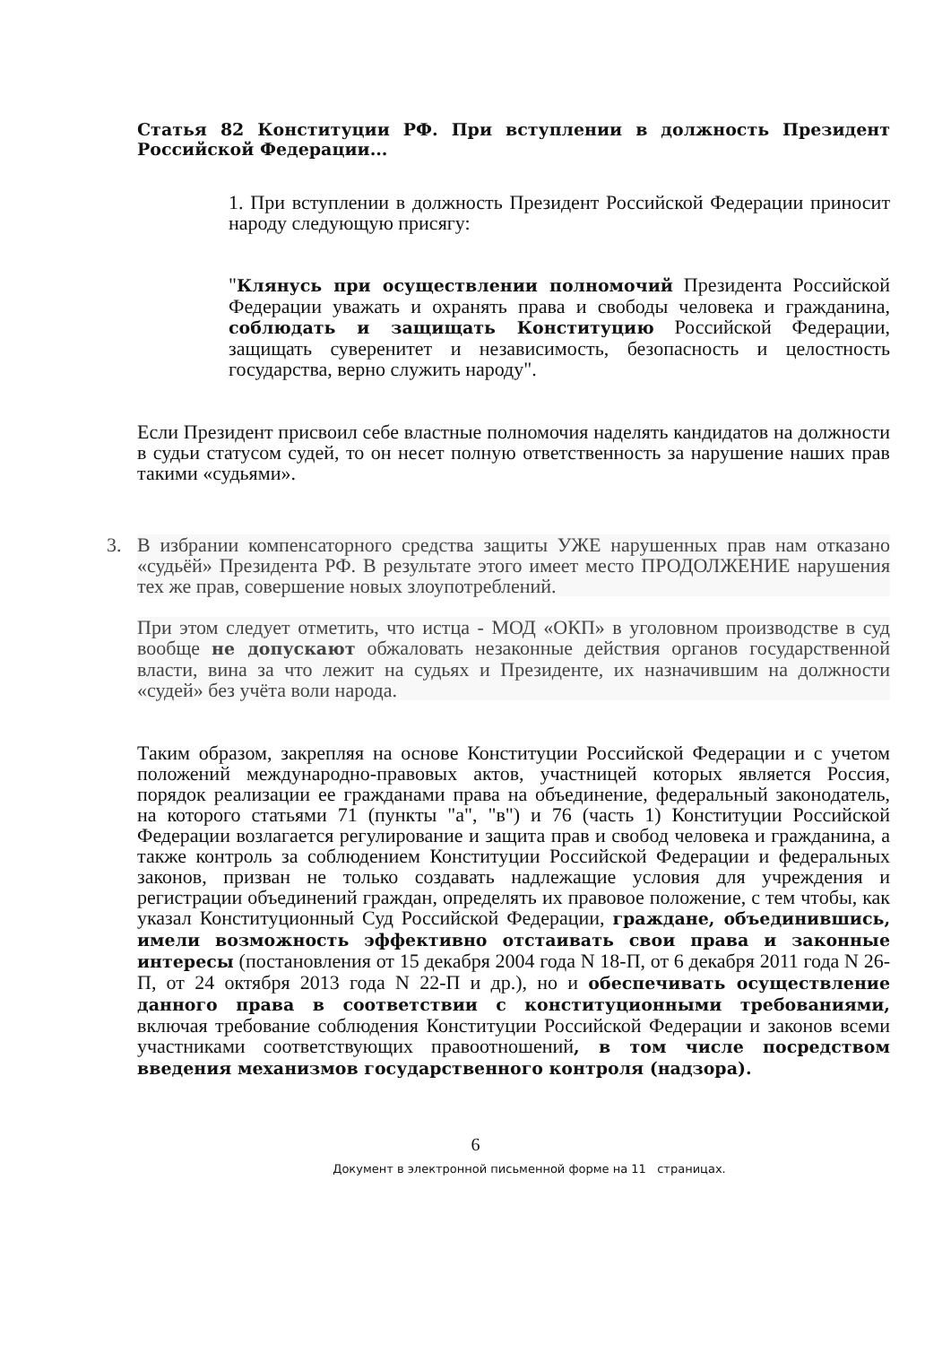Статья 82 Конституции РФ. При вступлении в должность Президент Российской Федерации...
1. При вступлении в должность Президент Российской Федерации приносит народу следующую присягу:
"Клянусь при осуществлении полномочий Президента Российской Федерации уважать и охранять права и свободы человека и гражданина, соблюдать и защищать Конституцию Российской Федерации, защищать суверенитет и независимость, безопасность и целостность государства, верно служить народу".
Если Президент присвоил себе властные полномочия наделять кандидатов на должности в судьи статусом судей, то он несет полную ответственность за нарушение наших прав такими «судьями».
3. В избрании компенсаторного средства защиты УЖЕ нарушенных прав нам отказано «судьёй» Президента РФ. В результате этого имеет место ПРОДОЛЖЕНИЕ нарушения тех же прав, совершение новых злоупотреблений.
При этом следует отметить, что истца - МОД «ОКП» в уголовном производстве в суд вообще не допускают обжаловать незаконные действия органов государственной власти, вина за что лежит на судьях и Президенте, их назначившим на должности «судей» без учёта воли народа.
Таким образом, закрепляя на основе Конституции Российской Федерации и с учетом положений международно-правовых актов, участницей которых является Россия, порядок реализации ее гражданами права на объединение, федеральный законодатель, на которого статьями 71 (пункты "а", "в") и 76 (часть 1) Конституции Российской Федерации возлагается регулирование и защита прав и свобод человека и гражданина, а также контроль за соблюдением Конституции Российской Федерации и федеральных законов, призван не только создавать надлежащие условия для учреждения и регистрации объединений граждан, определять их правовое положение, с тем чтобы, как указал Конституционный Суд Российской Федерации, граждане, объединившись, имели возможность эффективно отстаивать свои права и законные интересы (постановления от 15 декабря 2004 года N 18-П, от 6 декабря 2011 года N 26-П, от 24 октября 2013 года N 22-П и др.), но и обеспечивать осуществление данного права в соответствии с конституционными требованиями, включая требование соблюдения Конституции Российской Федерации и законов всеми участниками соответствующих правоотношений, в том числе посредством введения механизмов государственного контроля (надзора).
6
Документ в электронной письменной форме на 11 страницах.